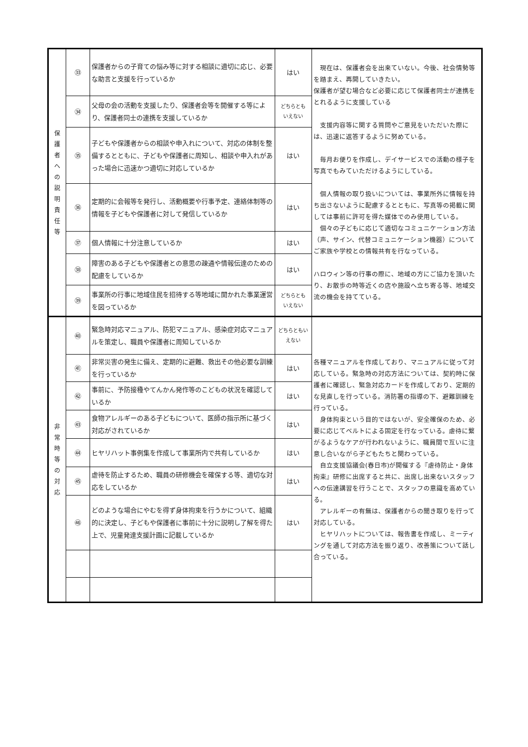| 保 護 者 へ の 説 明 責 任 等 | ㉝ | 保護者からの子育ての悩み等に対する相談に適切に応じ、必要な助言と支援を行っているか | はい | 現在は、保護者会を出来ていない。今後、社会情勢等を踏まえ、再開していきたい。 保護者が望む場合など必要に応じて保護者同士が連携をとれるように支援している 支援内容等に関する質問やご意見をいただいた際には、迅速に返答するように努めている。 毎月お便りを作成し、デイサービスでの活動の様子を写真でもみていただけるようにしている。 個人情報の取り扱いについては、事業所外に情報を持ち出さないように配慮するとともに、写真等の掲載に関しては事前に許可を得た媒体でのみ使用している。 個々の子どもに応じて適切なコミュニケーション方法（声、サイン、代替コミュニケーション機器）についてご家族や学校との情報共有を行なっている。 ハロウィン等の行事の際に、地域の方にご協力を頂いたり、お散歩の時等近くの店や施設へ立ち寄る等、地域交流の機会を持てている。 |
| | ㉞ | 父母の会の活動を支援したり、保護者会等を開催する等により、保護者同士の連携を支援しているか | どちらとも いえない | |
| | ㉟ | 子どもや保護者からの相談や申入れについて、対応の体制を整備するとともに、子どもや保護者に周知し、相談や申入れがあった場合に迅速かつ適切に対応しているか | はい | |
| | ㊱ | 定期的に会報等を発行し、活動概要や行事予定、連絡体制等の情報を子どもや保護者に対して発信しているか | はい | |
| | ㊲ | 個人情報に十分注意しているか | はい | |
| | ㊳ | 障害のある子どもや保護者との意思の疎通や情報伝達のための配慮をしているか | はい | |
| | ㊴ | 事業所の行事に地域住民を招待する等地域に開かれた事業運営を図っているか | どちらとも いえない | |
| 非 常 時 等 の 対 応 | ㊵ | 緊急時対応マニュアル、防犯マニュアル、感染症対応マニュアルを策定し、職員や保護者に周知しているか | どちらともいえない | 各種マニュアルを作成しており、マニュアルに従って対応している。緊急時の対応方法については、契約時に保護者に確認し、緊急対応カードを作成しており、定期的な見直しを行っている。消防署の指導の下、避難訓練を行っている。 身体拘束という目的ではないが、安全確保のため、必要に応じてベルトによる固定を行なっている。虐待に繋がるようなケアが行われないように、職員間で互いに注意し合いながら子どもたちと関わっている。 自立支援協議会(春日市)が開催する『虐待防止・身体拘束』研修に出席すると共に、出席し出来ないスタッフへの伝達講習を行うことで、スタッフの意識を高めている。 アレルギーの有無は、保護者からの聞き取りを行って対応している。 ヒヤリハットについては、報告書を作成し、ミーティングを通して対応方法を振り返り、改善策について話し合っている。 |
| | ㊶ | 非常災害の発生に備え、定期的に避難、救出その他必要な訓練を行っているか | はい | |
| | ㊷ | 事前に、予防接種やてんかん発作等のこどもの状況を確認しているか | はい | |
| | ㊸ | 食物アレルギーのある子どもについて、医師の指示所に基づく対応がされているか | はい | |
| | ㊹ | ヒヤリハット事例集を作成して事業所内で共有しているか | はい | |
| | ㊺ | 虐待を防止するため、職員の研修機会を確保する等、適切な対応をしているか | はい | |
| | ㊻ | どのような場合にやむを得ず身体拘束を行うかについて、組織的に決定し、子どもや保護者に事前に十分に説明し了解を得た上で、児童発達支援計画に記載しているか | はい | |